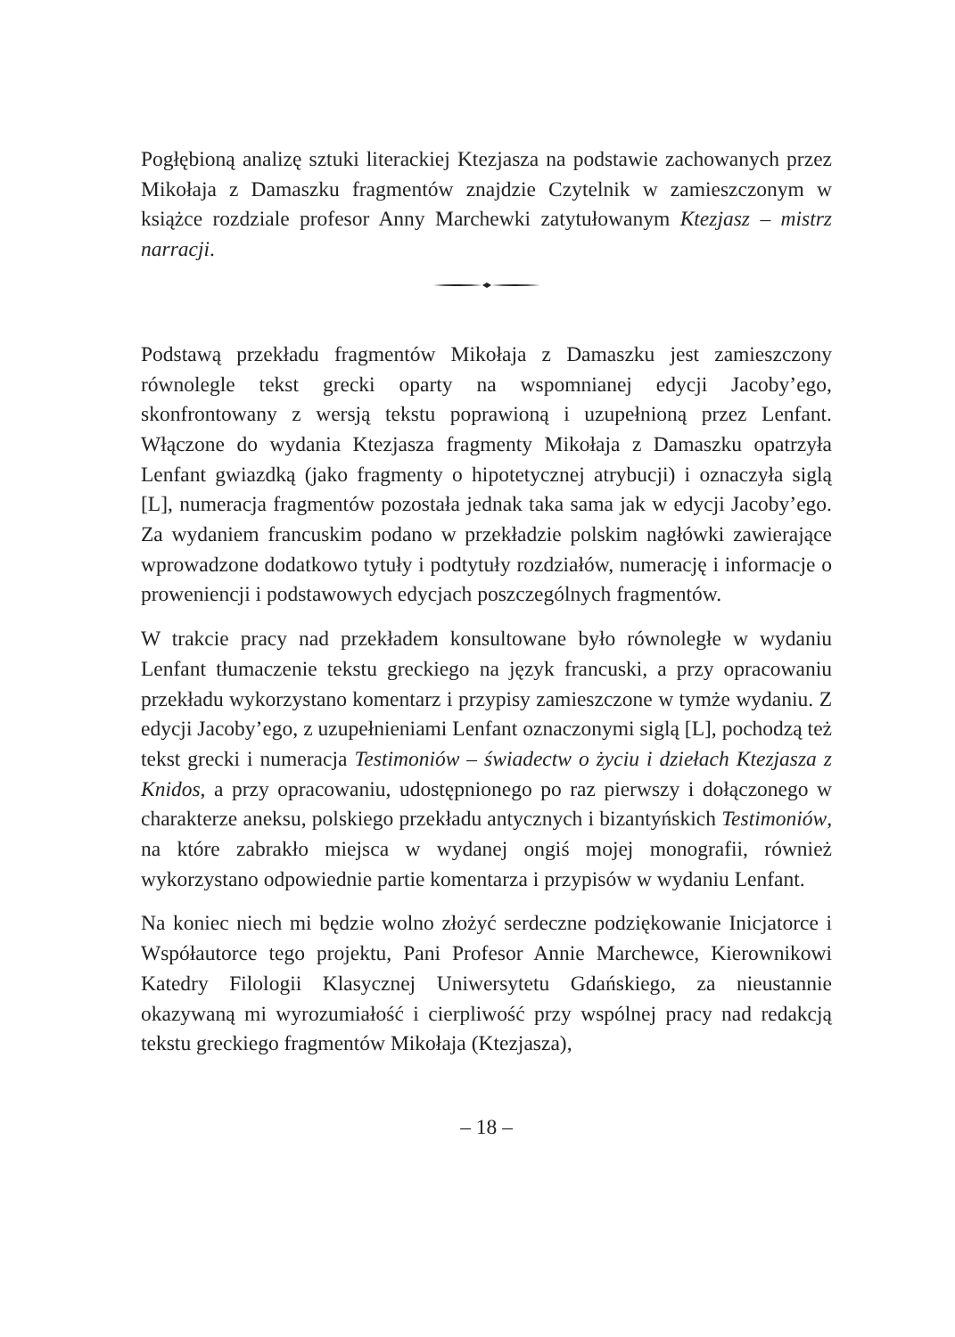Pogłębioną analizę sztuki literackiej Ktezjasza na podstawie zachowanych przez Mikołaja z Damaszku fragmentów znajdzie Czytelnik w zamieszczonym w książce rozdziale profesor Anny Marchewki zatytułowanym Ktezjasz – mistrz narracji.
Podstawą przekładu fragmentów Mikołaja z Damaszku jest zamieszczony równolegle tekst grecki oparty na wspomnianej edycji Jacoby’ego, skonfrontowany z wersją tekstu poprawioną i uzupełnioną przez Lenfant. Włączone do wydania Ktezjasza fragmenty Mikołaja z Damaszku opatrzyła Lenfant gwiazdką (jako fragmenty o hipotetycznej atrybucji) i oznaczyła siglą [L], numeracja fragmentów pozostała jednak taka sama jak w edycji Jacoby’ego. Za wydaniem francuskim podano w przekładzie polskim nagłówki zawierające wprowadzone dodatkowo tytuły i podtytuły rozdziałów, numerację i informacje o proweniencji i podstawowych edycjach poszczególnych fragmentów.
W trakcie pracy nad przekładem konsultowane było równoległe w wydaniu Lenfant tłumaczenie tekstu greckiego na język francuski, a przy opracowaniu przekładu wykorzystano komentarz i przypisy zamieszczone w tymże wydaniu. Z edycji Jacoby’ego, z uzupełnieniami Lenfant oznaczonymi siglą [L], pochodzą też tekst grecki i numeracja Testimoniów – świadectw o życiu i dziełach Ktezjasza z Knidos, a przy opracowaniu, udostępnionego po raz pierwszy i dołączonego w charakterze aneksu, polskiego przekładu antycznych i bizantyńskich Testimoniów, na które zabrakło miejsca w wydanej ongiś mojej monografii, również wykorzystano odpowiednie partie komentarza i przypisów w wydaniu Lenfant.
Na koniec niech mi będzie wolno złożyć serdeczne podziękowanie Inicjatorce i Współautorce tego projektu, Pani Profesor Annie Marchewce, Kierownikowi Katedry Filologii Klasycznej Uniwersytetu Gdańskiego, za nieustannie okazywaną mi wyrozumiałość i cierpliwość przy wspólnej pracy nad redakcją tekstu greckiego fragmentów Mikołaja (Ktezjasza),
– 18 –